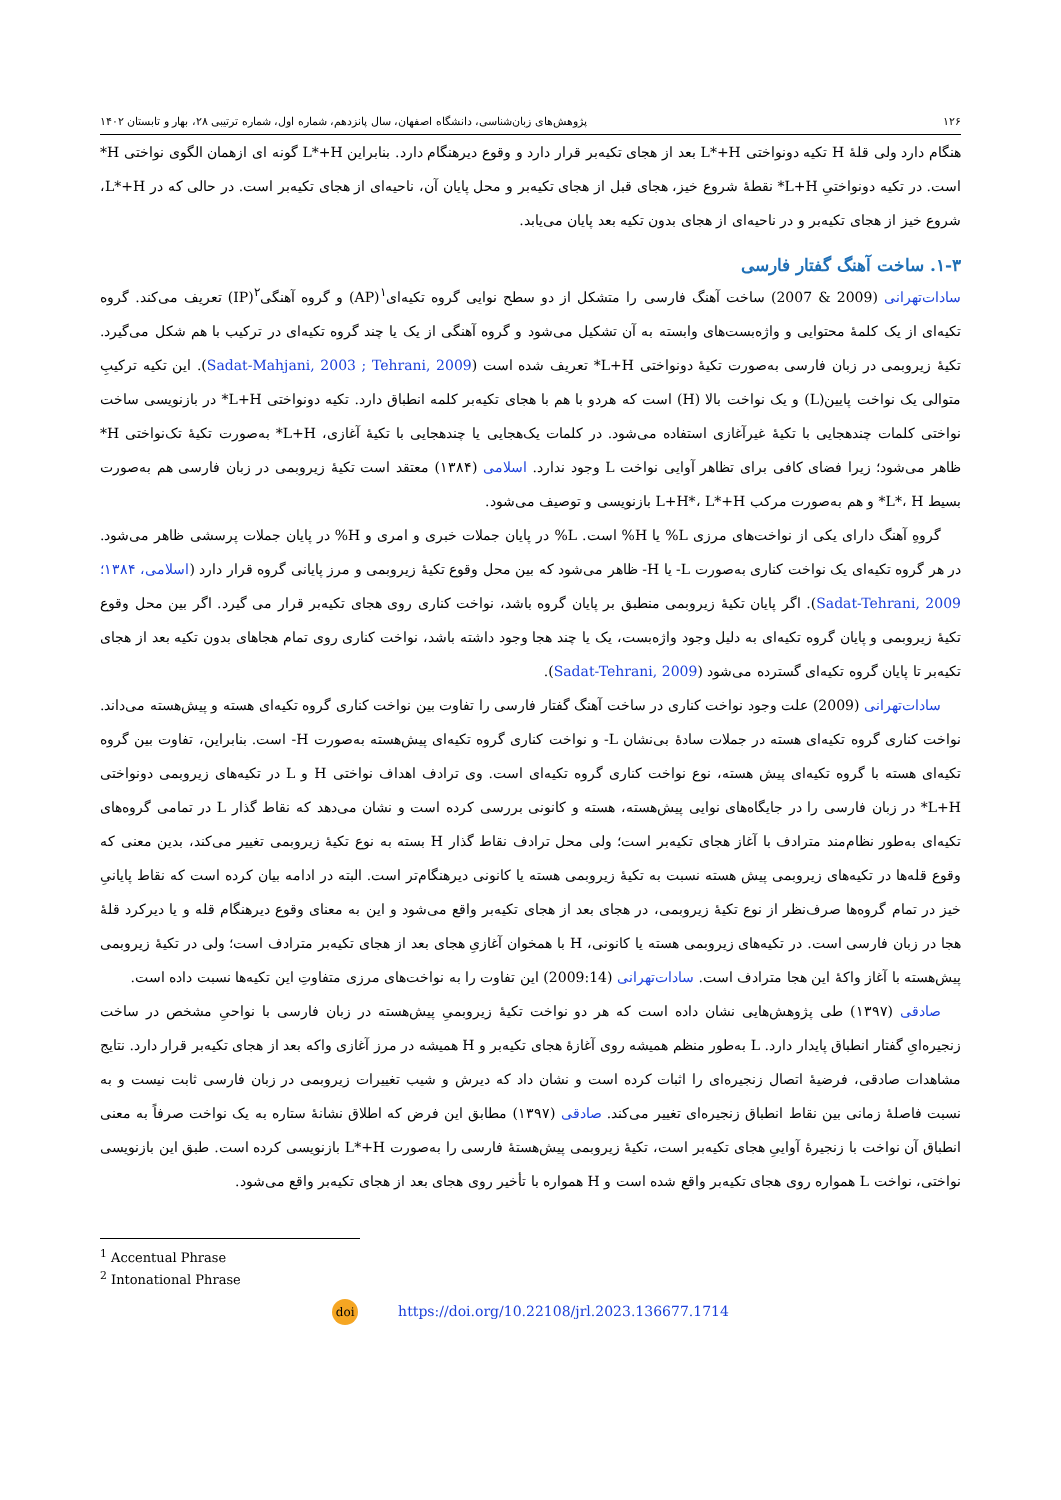۱۲۶ پژوهش‌های زبان‌شناسی، دانشگاه اصفهان، سال پانزدهم، شماره اول، شماره ترتیبی ۲۸، بهار و تابستان ۱۴۰۲
هنگام دارد ولی قلهٔ H تکیه دونواختی L*+H بعد از هجای تکیه‌بر قرار دارد و وقوع دیرهنگام دارد. بنابراین L*+H گونه ای ازهمان الگوی نواختی H* است. در تکیه دونواختیِ L+H* نقطهٔ شروع خیز، هجای قبل از هجای تکیه‌بر و محل پایان آن، ناحیه‌ای از هجای تکیه‌بر است. در حالی که در L*+H، شروع خیز از هجای تکیه‌بر و در ناحیه‌ای از هجای بدون تکیه بعد پایان می‌یابد.
۱-۳. ساخت آهنگ گفتار فارسی
سادات‌تهرانی (2009 & 2007) ساخت آهنگ فارسی را متشکل از دو سطح نوایی گروه تکیه‌ای<sup>۱</sup>(AP) و گروه آهنگی<sup>۲</sup>(IP) تعریف می‌کند. گروه تکیه‌ای از یک کلمهٔ محتوایی و واژه‌بست‌های وابسته به آن تشکیل می‌شود و گروه آهنگی از یک یا چند گروه تکیه‌ای در ترکیب با هم شکل می‌گیرد. تکیهٔ زیروبمی در زبان فارسی به‌صورت تکیهٔ دونواختی L+H* تعریف شده است (Sadat-Mahjani, 2003 ; Tehrani, 2009). این تکیه ترکیبِ متوالی یک نواخت پایین(L) و یک نواخت بالا (H) است که هردو با هم با هجای تکیه‌بر کلمه انطباق دارد. تکیه دونواختی L+H* در بازنویسی ساخت نواختی کلمات چندهجایی با تکیهٔ غیرآغازی استفاده می‌شود. در کلمات یک‌هجایی یا چندهجایی با تکیهٔ آغازی، L+H* به‌صورت تکیهٔ تک‌نواختی H* ظاهر می‌شود؛ زیرا فضای کافی برای تظاهر آوایی نواخت L وجود ندارد. اسلامی (۱۳۸۴) معتقد است تکیهٔ زیروبمی در زبان فارسی هم به‌صورت بسیط L*، H* و هم به‌صورت مرکب L+H*، L*+H بازنویسی و توصیف می‌شود.
گروهِ آهنگ دارای یکی از نواخت‌های مرزی L% یا H% است. L% در پایان جملات خبری و امری و H% در پایان جملات پرسشی ظاهر می‌شود. در هر گروه تکیه‌ای یک نواخت کناری به‌صورت L- یا H- ظاهر می‌شود که بین محل وقوع تکیهٔ زیروبمی و مرز پایانی گروه قرار دارد (اسلامی، ۱۳۸۴؛ Sadat-Tehrani, 2009). اگر پایان تکیهٔ زیروبمی منطبق بر پایان گروه باشد، نواخت کناری روی هجای تکیه‌بر قرار می گیرد. اگر بین محل وقوع تکیهٔ زیروبمی و پایان گروه تکیه‌ای به دلیل وجود واژه‌بست، یک یا چند هجا وجود داشته باشد، نواخت کناری روی تمام هجاهای بدون تکیه بعد از هجای تکیه‌بر تا پایان گروه تکیه‌ای گسترده می‌شود (Sadat-Tehrani, 2009).
سادات‌تهرانی (2009) علت وجود نواخت کناری در ساخت آهنگ گفتار فارسی را تفاوت بین نواخت کناری گروه تکیه‌ای هسته و پیش‌هسته می‌داند. نواخت کناری گروه تکیه‌ای هسته در جملات سادهٔ بی‌نشان L- و نواخت کناری گروه تکیه‌ای پیش‌هسته به‌صورت H- است. بنابراین، تفاوت بین گروه تکیه‌ای هسته با گروه تکیه‌ای پیش هسته، نوع نواخت کناری گروه تکیه‌ای است. وی ترادف اهداف نواختی H و L در تکیه‌های زیروبمی دونواختی L+H* در زبان فارسی را در جایگاه‌های نوایی پیش‌هسته، هسته و کانونی بررسی کرده است و نشان می‌دهد که نقاط گذار L در تمامی گروه‌های تکیه‌ای به‌طور نظام‌مند مترادف با آغاز هجای تکیه‌بر است؛ ولی محل ترادف نقاط گذار H بسته به نوع تکیهٔ زیروبمی تغییر می‌کند، بدین معنی که وقوع قله‌ها در تکیه‌های زیروبمی پیش هسته نسبت به تکیهٔ زیروبمی هسته یا کانونی دیرهنگام‌تر است. البته در ادامه بیان کرده است که نقاط پایانیِ خیز در تمام گروه‌ها صرف‌نظر از نوع تکیهٔ زیروبمی، در هجای بعد از هجای تکیه‌بر واقع می‌شود و این به معنای وقوع دیرهنگام قله و یا دیرکرد قلهٔ هجا در زبان فارسی است. در تکیه‌های زیروبمی هسته یا کانونی، H با همخوان آغازیِ هجای بعد از هجای تکیه‌بر مترادف است؛ ولی در تکیهٔ زیروبمی پیش‌هسته با آغاز واکهٔ این هجا مترادف است. سادات‌تهرانی (2009:14) این تفاوت را به نواخت‌های مرزی متفاوتِ این تکیه‌ها نسبت داده است.
صادقی (۱۳۹۷) طی پژوهش‌هایی نشان داده است که هر دو نواخت تکیهٔ زیروبمیِ پیش‌هسته در زبان فارسی با نواحیِ مشخص در ساخت زنجیره‌ایِ گفتار انطباق پایدار دارد. L به‌طور منظم همیشه روی آغازهٔ هجای تکیه‌بر و H همیشه در مرز آغازی واکه بعد از هجای تکیه‌بر قرار دارد. نتایج مشاهدات صادقی، فرضیهٔ اتصال زنجیره‌ای را اثبات کرده است و نشان داد که دیرش و شیب تغییرات زیروبمی در زبان فارسی ثابت نیست و به نسبت فاصلهٔ زمانی بین نقاط انطباق زنجیره‌ای تغییر می‌کند. صادقی (۱۳۹۷) مطابق این فرض که اطلاق نشانهٔ ستاره به یک نواخت صرفاً به معنی انطباق آن نواخت با زنجیرهٔ آواییِ هجای تکیه‌بر است، تکیهٔ زیروبمی پیش‌هستهٔ فارسی را به‌صورت L*+H بازنویسی کرده است. طبق این بازنویسی نواختی، نواخت L همواره روی هجای تکیه‌بر واقع شده است و H همواره با تأخیر روی هجای بعد از هجای تکیه‌بر واقع می‌شود.
<sup>1</sup> Accentual Phrase
<sup>2</sup> Intonational Phrase
doi https://doi.org/10.22108/jrl.2023.136677.1714